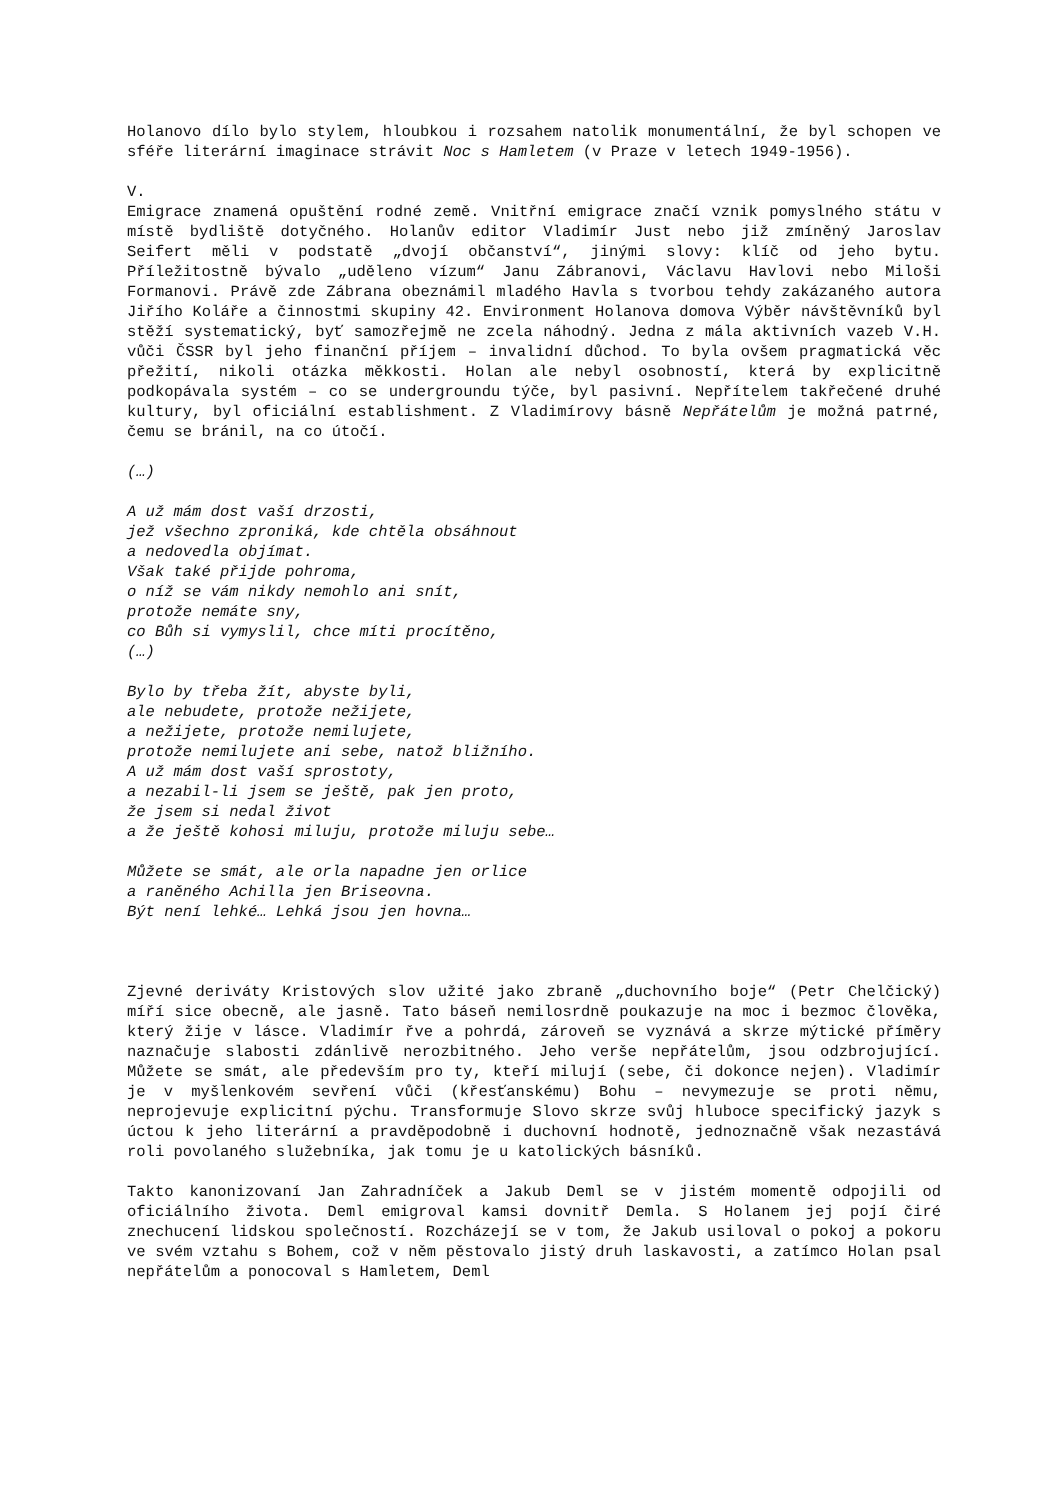Holanovo dílo bylo stylem, hloubkou i rozsahem natolik monumentální, že byl schopen ve sféře literární imaginace strávit Noc s Hamletem (v Praze v letech 1949-1956).
V.
Emigrace znamená opuštění rodné země. Vnitřní emigrace značí vznik pomyslného státu v místě bydliště dotyčného. Holanův editor Vladimír Just nebo již zmíněný Jaroslav Seifert měli v podstatě „dvojí občanství“, jinými slovy: klíč od jeho bytu. Příležitostně bývalo „uděleno vízum“ Janu Zábranovi, Václavu Havlovi nebo Miloši Formanovi. Právě zde Zábrana obeznámil mladého Havla s tvorbou tehdy zakázaného autora Jiřího Koláře a činnostmi skupiny 42. Environment Holanova domova Výběr návštěvníků byl stěží systematický, byť samozřejmě ne zcela náhodný. Jedna z mála aktivních vazeb V.H. vůči ČSSR byl jeho finanční příjem – invalidní důchod. To byla ovšem pragmatická věc přežití, nikoli otázka měkkosti. Holan ale nebyl osobností, která by explicitně podkopávala systém – co se undergroundu týče, byl pasivní. Nepřítelem takřečené druhé kultury, byl oficiální establishment. Z Vladimírovy básně Nepřátelům je možná patrné, čemu se bránil, na co útočí.
(…)
A už mám dost vaší drzosti,
jež všechno zproniká, kde chtěla obsáhnout
a nedovedla objímat.
Však také přijde pohroma,
o níž se vám nikdy nemohlo ani snít,
protože nemáte sny,
co Bůh si vymyslil, chce míti procítěno,
(…)
Bylo by třeba žít, abyste byli,
ale nebudete, protože nežijete,
a nežijete, protože nemilujete,
protože nemilujete ani sebe, natož bližního.
A už mám dost vaší sprostoty,
a nezabil-li jsem se ještě, pak jen proto,
že jsem si nedal život
a že ještě kohosi miluju, protože miluju sebe…
Můžete se smát, ale orla napadne jen orlice
a raněného Achilla jen Briseovna.
Být není lehké… Lehká jsou jen hovna…
Zjevné deriváty Kristových slov užité jako zbraně „duchovního boje“ (Petr Chelčický) míří sice obecně, ale jasně. Tato báseň nemilosrdně poukazuje na moc i bezmoc člověka, který žije v lásce. Vladimír řve a pohrdá, zároveň se vyznává a skrze mýtické příměry naznačuje slabosti zdánlivě nerozbitného. Jeho verše nepřátelům, jsou odzbrojující. Můžete se smát, ale především pro ty, kteří milují (sebe, či dokonce nejen). Vladimír je v myšlenkovém sevření vůči (křesťanskému) Bohu – nevymezuje se proti němu, neprojevuje explicitní pýchu. Transformuje Slovo skrze svůj hluboce specifický jazyk s úctou k jeho literární a pravděpodobně i duchovní hodnotě, jednoznačně však nezastává roli povolaného služebníka, jak tomu je u katolických básníků.
Takto kanonizovaní Jan Zahradníček a Jakub Deml se v jistém momentě odpojili od oficiálního života. Deml emigroval kamsi dovnitř Demla. S Holanem jej pojí čiré znechucení lidskou společností. Rozcházejí se v tom, že Jakub usiloval o pokoj a pokoru ve svém vztahu s Bohem, což v něm pěstovalo jistý druh laskavosti, a zatímco Holan psal nepřátelům a ponocoval s Hamletem, Deml